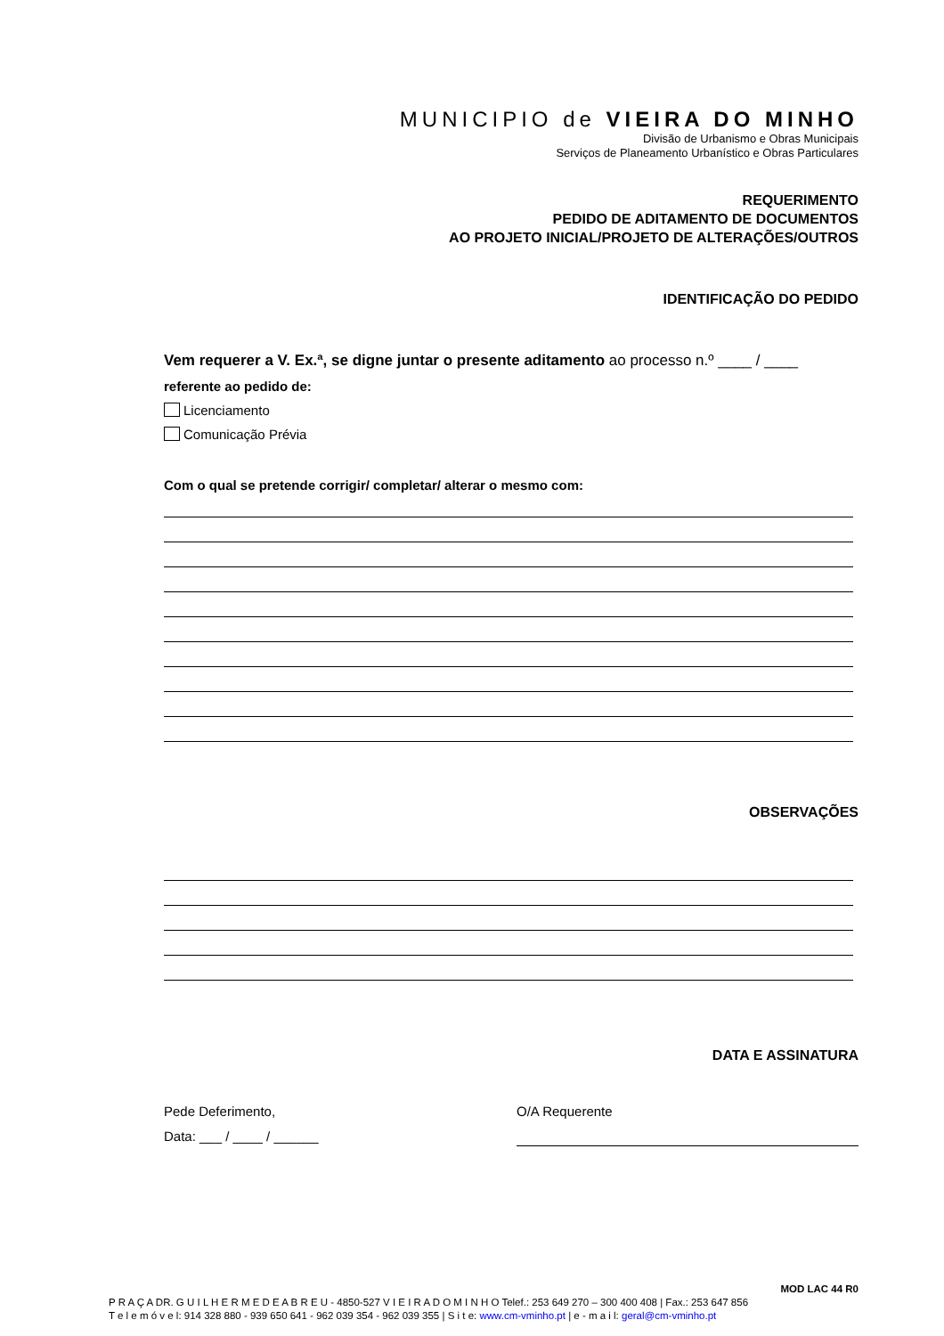MUNICIPIO de VIEIRA DO MINHO
Divisão de Urbanismo e Obras Municipais
Serviços de Planeamento Urbanístico e Obras Particulares
REQUERIMENTO
PEDIDO DE ADITAMENTO DE DOCUMENTOS
AO PROJETO INICIAL/PROJETO DE ALTERAÇÕES/OUTROS
IDENTIFICAÇÃO DO PEDIDO
Vem requerer a V. Ex.ª, se digne juntar o presente aditamento ao processo n.º ____ / ____
referente ao pedido de:
Licenciamento
Comunicação Prévia
Com o qual se pretende corrigir/ completar/ alterar o mesmo com:
OBSERVAÇÕES
DATA E ASSINATURA
Pede Deferimento,
Data: ___ / ____ / ______
O/A Requerente
MOD LAC 44 R0
P R A Ç A DR. G U I L H E R M E D E A B R E U - 4850-527 V I E I R A D O M I N H O Telef.: 253 649 270 – 300 400 408 | Fax.: 253 647 856
T e l e m ó v e l: 914 328 880 - 939 650 641 - 962 039 354 - 962 039 355 | S i t e: www.cm-vminho.pt | e - m a i l: geral@cm-vminho.pt